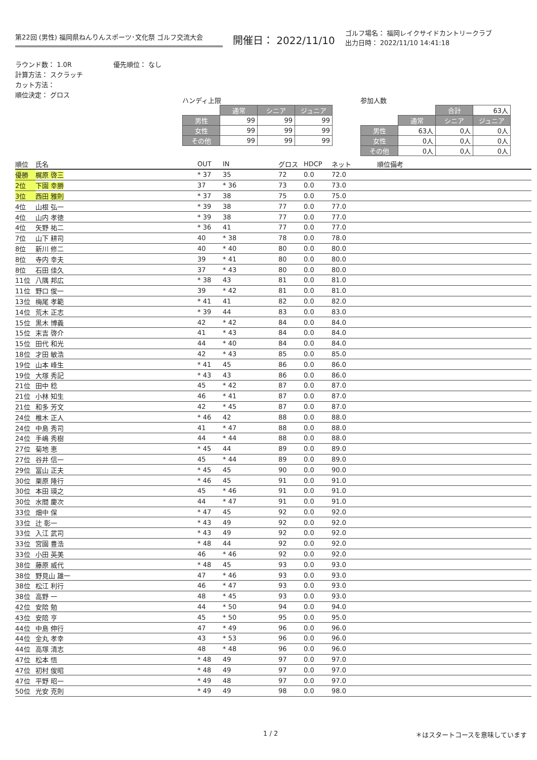第22回 (男性) 福岡県ねんりんスポーツ･文化祭 ゴルフ交流大会
開催日： 2022/11/10
ゴルフ場名： 福岡レイクサイドカントリークラブ
出力日時： 2022/11/10 14:41:18
ラウンド数： 1.0R
計算方法： スクラッチ
カット方法：
順位決定： グロス
優先順位： なし
ハンディ上限
| | 通常 | シニア | ジュニア |
| 男性 | 99 | 99 | 99 |
| 女性 | 99 | 99 | 99 |
| その他 | 99 | 99 | 99 |
参加人数
| | | 合計 | 63人 |
| | 通常 | シニア | ジュニア |
| 男性 | 63人 | 0人 | 0人 |
| 女性 | 0人 | 0人 | 0人 |
| その他 | 0人 | 0人 | 0人 |
| 順位 | 氏名 | OUT | IN | グロス | HDCP | ネット | 順位備考 |
| --- | --- | --- | --- | --- | --- | --- | --- |
| 優勝 | 梶原 啓三 | * 37 | 35 | 72 | 0.0 | 72.0 | |
| 2位 | 下園 幸勝 | 37 | * 36 | 73 | 0.0 | 73.0 | |
| 3位 | 西田 雅則 | * 37 | 38 | 75 | 0.0 | 75.0 | |
| 4位 | 山根 弘一 | * 39 | 38 | 77 | 0.0 | 77.0 | |
| 4位 | 山内 孝徳 | * 39 | 38 | 77 | 0.0 | 77.0 | |
| 4位 | 矢野 祐二 | * 36 | 41 | 77 | 0.0 | 77.0 | |
| 7位 | 山下 耕司 | 40 | * 38 | 78 | 0.0 | 78.0 | |
| 8位 | 新川 修二 | 40 | * 40 | 80 | 0.0 | 80.0 | |
| 8位 | 寺内 幸夫 | 39 | * 41 | 80 | 0.0 | 80.0 | |
| 8位 | 石田 佳久 | 37 | * 43 | 80 | 0.0 | 80.0 | |
| 11位 | 八隅 邦広 | * 38 | 43 | 81 | 0.0 | 81.0 | |
| 11位 | 野口 俊一 | 39 | * 42 | 81 | 0.0 | 81.0 | |
| 13位 | 梅尾 孝範 | * 41 | 41 | 82 | 0.0 | 82.0 | |
| 14位 | 荒木 正志 | * 39 | 44 | 83 | 0.0 | 83.0 | |
| 15位 | 黒木 博義 | 42 | * 42 | 84 | 0.0 | 84.0 | |
| 15位 | 末吉 啓介 | 41 | * 43 | 84 | 0.0 | 84.0 | |
| 15位 | 田代 和光 | 44 | * 40 | 84 | 0.0 | 84.0 | |
| 18位 | 才田 敏浩 | 42 | * 43 | 85 | 0.0 | 85.0 | |
| 19位 | 山本 峰生 | * 41 | 45 | 86 | 0.0 | 86.0 | |
| 19位 | 大塚 秀記 | * 43 | 43 | 86 | 0.0 | 86.0 | |
| 21位 | 田中 稔 | 45 | * 42 | 87 | 0.0 | 87.0 | |
| 21位 | 小林 知生 | 46 | * 41 | 87 | 0.0 | 87.0 | |
| 21位 | 和多 芳文 | 42 | * 45 | 87 | 0.0 | 87.0 | |
| 24位 | 椎木 正人 | * 46 | 42 | 88 | 0.0 | 88.0 | |
| 24位 | 中島 秀司 | 41 | * 47 | 88 | 0.0 | 88.0 | |
| 24位 | 手嶋 秀樹 | 44 | * 44 | 88 | 0.0 | 88.0 | |
| 27位 | 菊地 恵 | * 45 | 44 | 89 | 0.0 | 89.0 | |
| 27位 | 谷井 信一 | 45 | * 44 | 89 | 0.0 | 89.0 | |
| 29位 | 冨山 正夫 | * 45 | 45 | 90 | 0.0 | 90.0 | |
| 30位 | 栗原 隆行 | * 46 | 45 | 91 | 0.0 | 91.0 | |
| 30位 | 本田 瑛之 | 45 | * 46 | 91 | 0.0 | 91.0 | |
| 30位 | 水間 慶次 | 44 | * 47 | 91 | 0.0 | 91.0 | |
| 33位 | 畑中 保 | * 47 | 45 | 92 | 0.0 | 92.0 | |
| 33位 | 辻 彰一 | * 43 | 49 | 92 | 0.0 | 92.0 | |
| 33位 | 入江 武司 | * 43 | 49 | 92 | 0.0 | 92.0 | |
| 33位 | 宮園 豊浩 | * 48 | 44 | 92 | 0.0 | 92.0 | |
| 33位 | 小田 英美 | 46 | * 46 | 92 | 0.0 | 92.0 | |
| 38位 | 藤原 威代 | * 48 | 45 | 93 | 0.0 | 93.0 | |
| 38位 | 野見山 雄一 | 47 | * 46 | 93 | 0.0 | 93.0 | |
| 38位 | 松江 利行 | 46 | * 47 | 93 | 0.0 | 93.0 | |
| 38位 | 高野 一 | 48 | * 45 | 93 | 0.0 | 93.0 | |
| 42位 | 安陪 勉 | 44 | * 50 | 94 | 0.0 | 94.0 | |
| 43位 | 安陪 亨 | 45 | * 50 | 95 | 0.0 | 95.0 | |
| 44位 | 中島 伸行 | 47 | * 49 | 96 | 0.0 | 96.0 | |
| 44位 | 金丸 孝幸 | 43 | * 53 | 96 | 0.0 | 96.0 | |
| 44位 | 高塚 清志 | 48 | * 48 | 96 | 0.0 | 96.0 | |
| 47位 | 松本 悟 | * 48 | 49 | 97 | 0.0 | 97.0 | |
| 47位 | 初村 俊昭 | * 48 | 49 | 97 | 0.0 | 97.0 | |
| 47位 | 平野 昭一 | * 49 | 48 | 97 | 0.0 | 97.0 | |
| 50位 | 光安 克則 | * 49 | 49 | 98 | 0.0 | 98.0 | |
1 / 2 ＊はスタートコースを意味しています